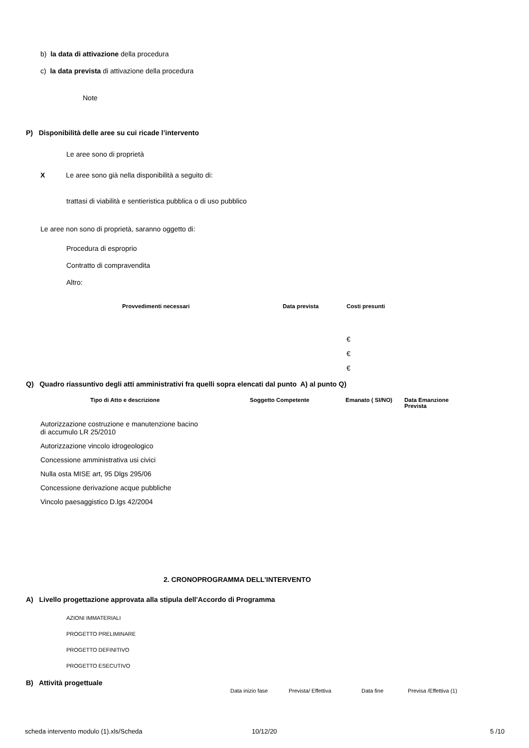b) la data di attivazione della procedura
c) la data prevista di attivazione della procedura
Note
P) Disponibilità delle aree su cui ricade l’intervento
Le aree sono di proprietà
X Le aree sono già nella disponibilità a seguito di:
trattasi di viabilità e sentieristica pubblica o di uso pubblico
Le aree non sono di proprietà, saranno oggetto di:
Procedura di esproprio
Contratto di compravendita
Altro:
| | Provvedimenti necessari | Data prevista | Costi presunti |
| --- | --- | --- | --- |
| | | | € |
| | | | € |
| | | | € |
Q) Quadro riassuntivo degli atti amministrativi fra quelli sopra elencati dal punto A) al punto Q)
| Tipo di Atto e descrizione | Soggetto Competente | Emanato ( SI/NO) | Data Emanzione Prevista |
| --- | --- | --- | --- |
| Autorizzazione costruzione e manutenzione bacino di accumulo LR 25/2010 | | | |
| Autorizzazione vincolo idrogeologico | | | |
| Concessione amministrativa usi civici | | | |
| Nulla osta MISE art, 95 Dlgs 295/06 | | | |
| Concessione derivazione acque pubbliche | | | |
| Vincolo paesaggistico D.lgs 42/2004 | | | |
2. CRONOPROGRAMMA DELL'INTERVENTO
A) Livello progettazione approvata alla stipula dell'Accordo di Programma
AZIONI IMMATERIALI
PROGETTO PRELIMINARE
PROGETTO DEFINITIVO
PROGETTO ESECUTIVO
B) Attività progettuale
Data inizio fase Prevista/ Effettiva Data fine Previsa /Effettiva (1)
scheda intervento modulo (1).xls/Scheda 10/12/20 5 /10